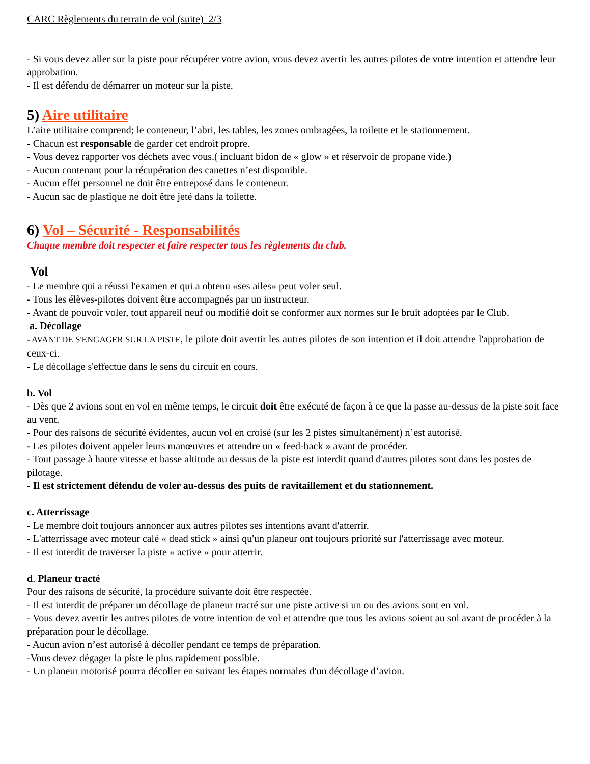CARC Règlements du terrain de vol (suite) 2/3
- Si vous devez aller sur la piste pour récupérer votre avion, vous devez avertir les autres pilotes de votre intention et attendre leur approbation.
- Il est défendu de démarrer un moteur sur la piste.
5) Aire utilitaire
L’aire utilitaire comprend; le conteneur, l’abri, les tables, les zones ombragées, la toilette et le stationnement.
- Chacun est responsable de garder cet endroit propre.
- Vous devez rapporter vos déchets avec vous.( incluant bidon de « glow » et réservoir de propane vide.)
- Aucun contenant pour la récupération des canettes n’est disponible.
- Aucun effet personnel ne doit être entreposé dans le conteneur.
- Aucun sac de plastique ne doit être jeté dans la toilette.
6) Vol – Sécurité - Responsabilités
Chaque membre doit respecter et faire respecter tous les règlements du club.
Vol
- Le membre qui a réussi l'examen et qui a obtenu «ses ailes» peut voler seul.
- Tous les élèves-pilotes doivent être accompagnés par un instructeur.
- Avant de pouvoir voler, tout appareil neuf ou modifié doit se conformer aux normes sur le bruit adoptées par le Club.
a. Décollage
- AVANT DE S'ENGAGER SUR LA PISTE, le pilote doit avertir les autres pilotes de son intention et il doit attendre l'approbation de ceux-ci.
- Le décollage s'effectue dans le sens du circuit en cours.
b. Vol
- Dès que 2 avions sont en vol en même temps, le circuit doit être exécuté de façon à ce que la passe au-dessus de la piste soit face au vent.
- Pour des raisons de sécurité évidentes, aucun vol en croisé (sur les 2 pistes simultanément) n’est autorisé.
- Les pilotes doivent appeler leurs manœuvres et attendre un « feed-back » avant de procéder.
- Tout passage à haute vitesse et basse altitude au dessus de la piste est interdit quand d'autres pilotes sont dans les postes de pilotage.
- Il est strictement défendu de voler au-dessus des puits de ravitaillement et du stationnement.
c. Atterrissage
- Le membre doit toujours annoncer aux autres pilotes ses intentions avant d'atterrir.
- L'atterrissage avec moteur calé « dead stick » ainsi qu'un planeur ont toujours priorité sur l'atterrissage avec moteur.
- Il est interdit de traverser la piste « active » pour atterrir.
d. Planeur tracté
Pour des raisons de sécurité, la procédure suivante doit être respectée.
- Il est interdit de préparer un décollage de planeur tracté sur une piste active si un ou des avions sont en vol.
- Vous devez avertir les autres pilotes de votre intention de vol et attendre que tous les avions soient au sol avant de procéder à la préparation pour le décollage.
- Aucun avion n’est autorisé à décoller pendant ce temps de préparation.
-Vous devez dégager la piste le plus rapidement possible.
- Un planeur motorisé pourra décoller en suivant les étapes normales d'un décollage d’avion.